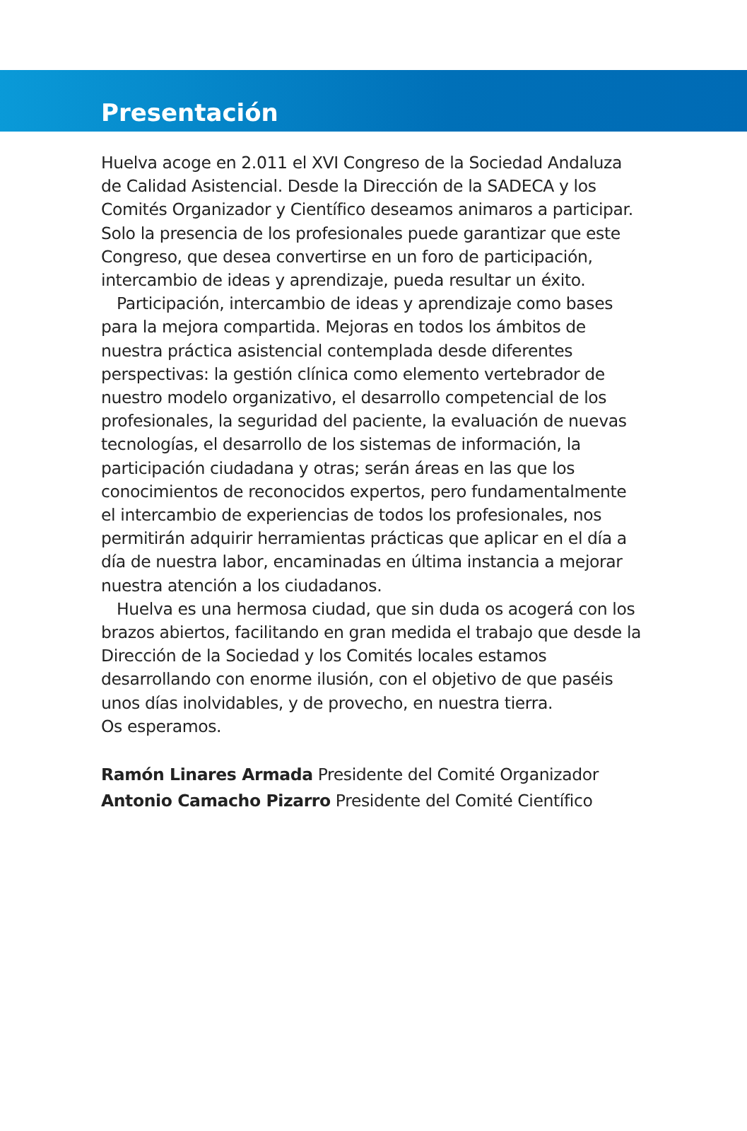Presentación
Huelva acoge en 2.011 el XVI Congreso de la Sociedad Andaluza de Calidad Asistencial. Desde la Dirección de la SADECA y los Comités Organizador y Científico deseamos animaros a participar. Solo la presencia de los profesionales puede garantizar que este Congreso, que desea convertirse en un foro de participación, intercambio de ideas y aprendizaje, pueda resultar un éxito.
Participación, intercambio de ideas y aprendizaje como bases para la mejora compartida. Mejoras en todos los ámbitos de nuestra práctica asistencial contemplada desde diferentes perspectivas: la gestión clínica como elemento vertebrador de nuestro modelo organizativo, el desarrollo competencial de los profesionales, la seguridad del paciente, la evaluación de nuevas tecnologías, el desarrollo de los sistemas de información, la participación ciudadana y otras; serán áreas en las que los conocimientos de reconocidos expertos, pero fundamentalmente el intercambio de experiencias de todos los profesionales, nos permitirán adquirir herramientas prácticas que aplicar en el día a día de nuestra labor, encaminadas en última instancia a mejorar nuestra atención a los ciudadanos.
Huelva es una hermosa ciudad, que sin duda os acogerá con los brazos abiertos, facilitando en gran medida el trabajo que desde la Dirección de la Sociedad y los Comités locales estamos desarrollando con enorme ilusión, con el objetivo de que paséis unos días inolvidables, y de provecho, en nuestra tierra.
Os esperamos.
Ramón Linares Armada Presidente del Comité Organizador
Antonio Camacho Pizarro Presidente del Comité Científico